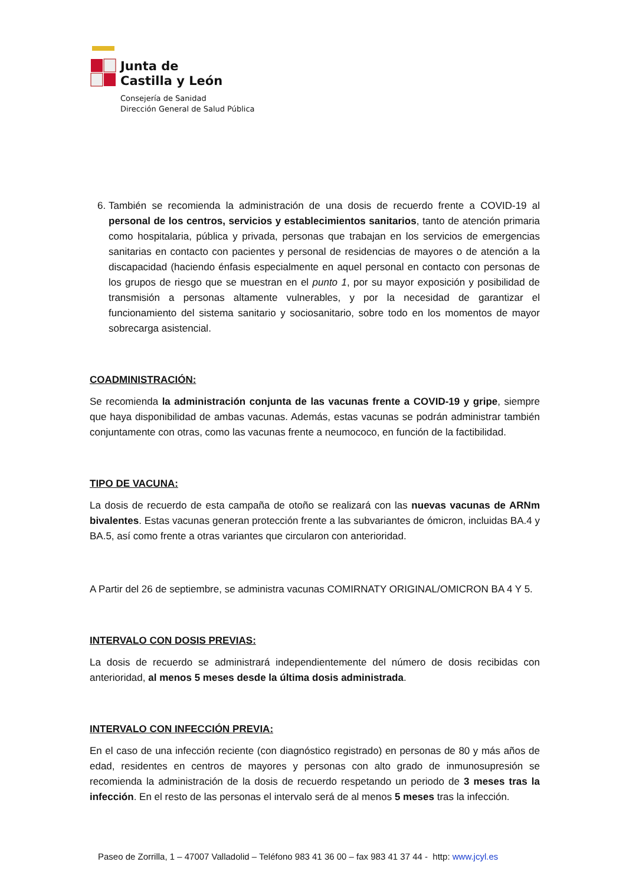Junta de
Castilla y León
Consejería de Sanidad
Dirección General de Salud Pública
6. También se recomienda la administración de una dosis de recuerdo frente a COVID-19 al personal de los centros, servicios y establecimientos sanitarios, tanto de atención primaria como hospitalaria, pública y privada, personas que trabajan en los servicios de emergencias sanitarias en contacto con pacientes y personal de residencias de mayores o de atención a la discapacidad (haciendo énfasis especialmente en aquel personal en contacto con personas de los grupos de riesgo que se muestran en el punto 1, por su mayor exposición y posibilidad de transmisión a personas altamente vulnerables, y por la necesidad de garantizar el funcionamiento del sistema sanitario y sociosanitario, sobre todo en los momentos de mayor sobrecarga asistencial.
COADMINISTRACIÓN:
Se recomienda la administración conjunta de las vacunas frente a COVID-19 y gripe, siempre que haya disponibilidad de ambas vacunas. Además, estas vacunas se podrán administrar también conjuntamente con otras, como las vacunas frente a neumococo, en función de la factibilidad.
TIPO DE VACUNA:
La dosis de recuerdo de esta campaña de otoño se realizará con las nuevas vacunas de ARNm bivalentes. Estas vacunas generan protección frente a las subvariantes de ómicron, incluidas BA.4 y BA.5, así como frente a otras variantes que circularon con anterioridad.
A Partir del 26 de septiembre, se administra vacunas COMIRNATY ORIGINAL/OMICRON BA 4 Y 5.
INTERVALO CON DOSIS PREVIAS:
La dosis de recuerdo se administrará independientemente del número de dosis recibidas con anterioridad, al menos 5 meses desde la última dosis administrada.
INTERVALO CON INFECCIÓN PREVIA:
En el caso de una infección reciente (con diagnóstico registrado) en personas de 80 y más años de edad, residentes en centros de mayores y personas con alto grado de inmunosupresión se recomienda la administración de la dosis de recuerdo respetando un periodo de 3 meses tras la infección. En el resto de las personas el intervalo será de al menos 5 meses tras la infección.
Paseo de Zorrilla, 1 – 47007 Valladolid – Teléfono 983 41 36 00 – fax 983 41 37 44 - http: www.jcyl.es